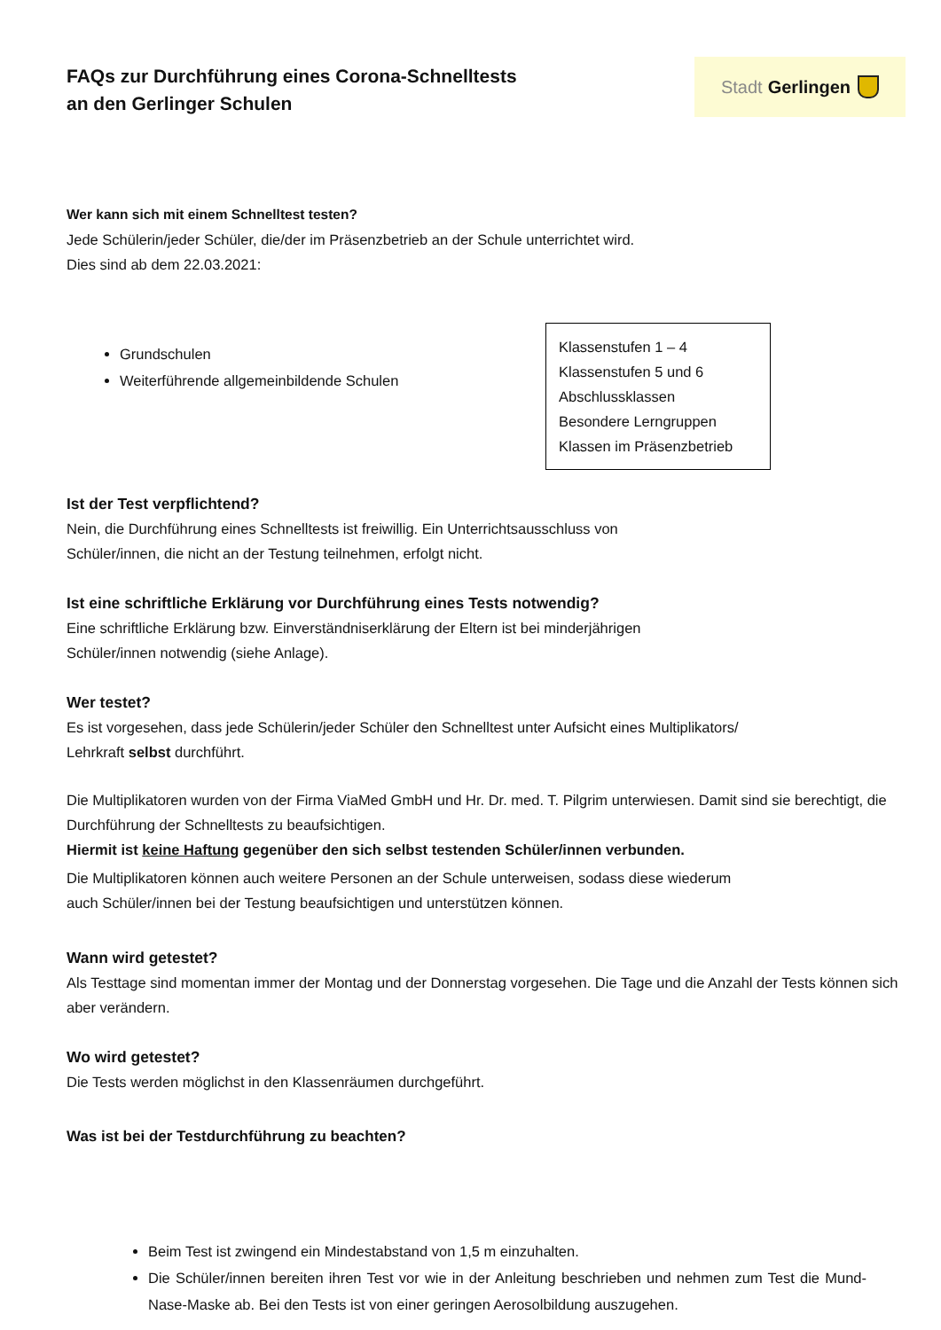FAQs zur Durchführung eines Corona-Schnelltests
an den Gerlinger Schulen
Stadt Gerlingen
Wer kann sich mit einem Schnelltest testen?
Jede Schülerin/jeder Schüler, die/der im Präsenzbetrieb an der Schule unterrichtet wird.
Dies sind ab dem 22.03.2021:
Grundschulen
Weiterführende allgemeinbildende Schulen
Klassenstufen 1 – 4
Klassenstufen 5 und 6
Abschlussklassen
Besondere Lerngruppen
Klassen im Präsenzbetrieb
Ist der Test verpflichtend?
Nein, die Durchführung eines Schnelltests ist freiwillig. Ein Unterrichtsausschluss von
Schüler/innen, die nicht an der Testung teilnehmen, erfolgt nicht.
Ist eine schriftliche Erklärung vor Durchführung eines Tests notwendig?
Eine schriftliche Erklärung bzw. Einverständniserklärung der Eltern ist bei minderjährigen
Schüler/innen notwendig (siehe Anlage).
Wer testet?
Es ist vorgesehen, dass jede Schülerin/jeder Schüler den Schnelltest unter Aufsicht eines Multiplikators/
Lehrkraft selbst durchführt.
Die Multiplikatoren wurden von der Firma ViaMed GmbH und Hr. Dr. med. T. Pilgrim unterwiesen. Damit sind sie berechtigt, die Durchführung der Schnelltests zu beaufsichtigen.
Hiermit ist keine Haftung gegenüber den sich selbst testenden Schüler/innen verbunden.
Die Multiplikatoren können auch weitere Personen an der Schule unterweisen, sodass diese wiederum
auch Schüler/innen bei der Testung beaufsichtigen und unterstützen können.
Wann wird getestet?
Als Testtage sind momentan immer der Montag und der Donnerstag vorgesehen. Die Tage und die Anzahl der Tests können sich aber verändern.
Wo wird getestet?
Die Tests werden möglichst in den Klassenräumen durchgeführt.
Was ist bei der Testdurchführung zu beachten?
Beim Test ist zwingend ein Mindestabstand von 1,5 m einzuhalten.
Die Schüler/innen bereiten ihren Test vor wie in der Anleitung beschrieben und nehmen zum Test die Mund-Nase-Maske ab. Bei den Tests ist von einer geringen Aerosolbildung auszugehen.